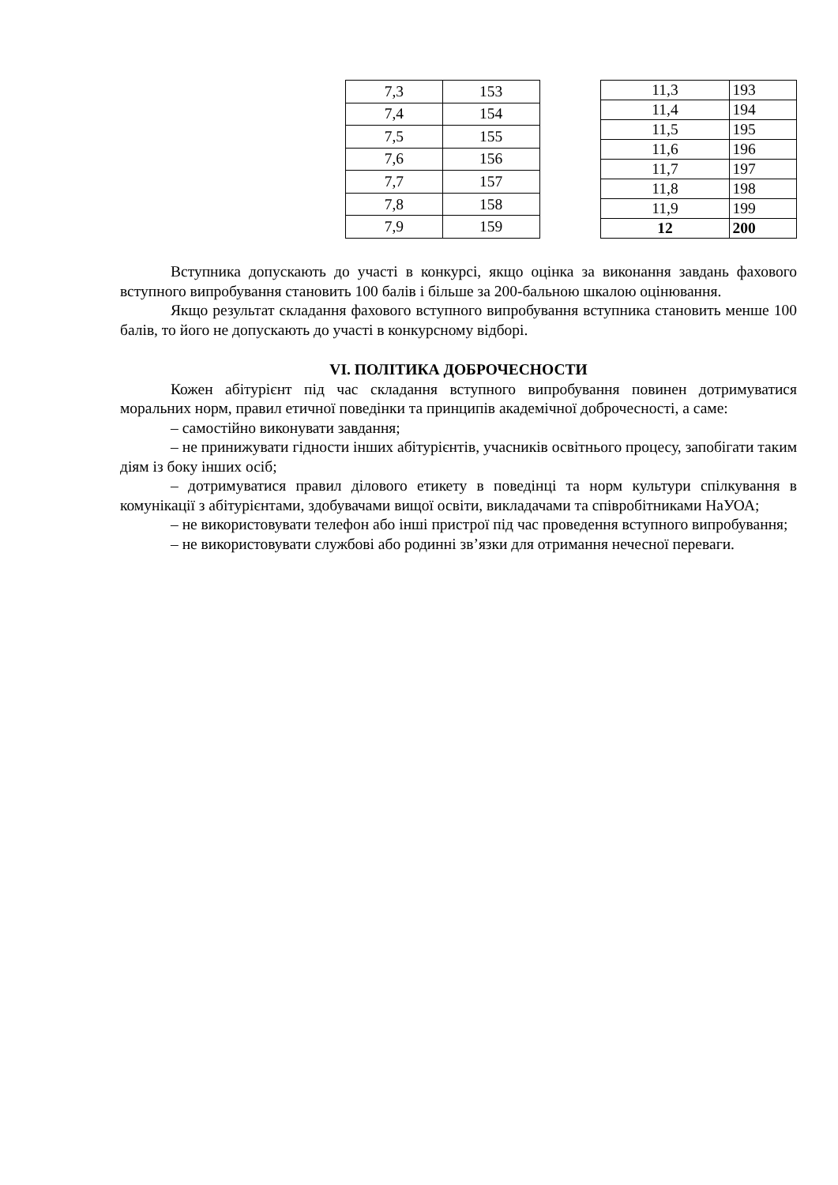| 7,3 | 153 |
| 7,4 | 154 |
| 7,5 | 155 |
| 7,6 | 156 |
| 7,7 | 157 |
| 7,8 | 158 |
| 7,9 | 159 |
| 11,3 | 193 |
| 11,4 | 194 |
| 11,5 | 195 |
| 11,6 | 196 |
| 11,7 | 197 |
| 11,8 | 198 |
| 11,9 | 199 |
| 12 | 200 |
Вступника допускають до участі в конкурсі, якщо оцінка за виконання завдань фахового вступного випробування становить 100 балів і більше за 200-бальною шкалою оцінювання.
Якщо результат складання фахового вступного випробування вступника становить менше 100 балів, то його не допускають до участі в конкурсному відборі.
VI. ПОЛІТИКА ДОБРОЧЕСНОСТИ
Кожен абітурієнт під час складання вступного випробування повинен дотримуватися моральних норм, правил етичної поведінки та принципів академічної доброчесності, а саме:
– самостійно виконувати завдання;
– не принижувати гідности інших абітурієнтів, учасників освітнього процесу, запобігати таким діям із боку інших осіб;
– дотримуватися правил ділового етикету в поведінці та норм культури спілкування в комунікації з абітурієнтами, здобувачами вищої освіти, викладачами та співробітниками НаУОА;
– не використовувати телефон або інші пристрої під час проведення вступного випробування;
– не використовувати службові або родинні зв’язки для отримання нечесної переваги.